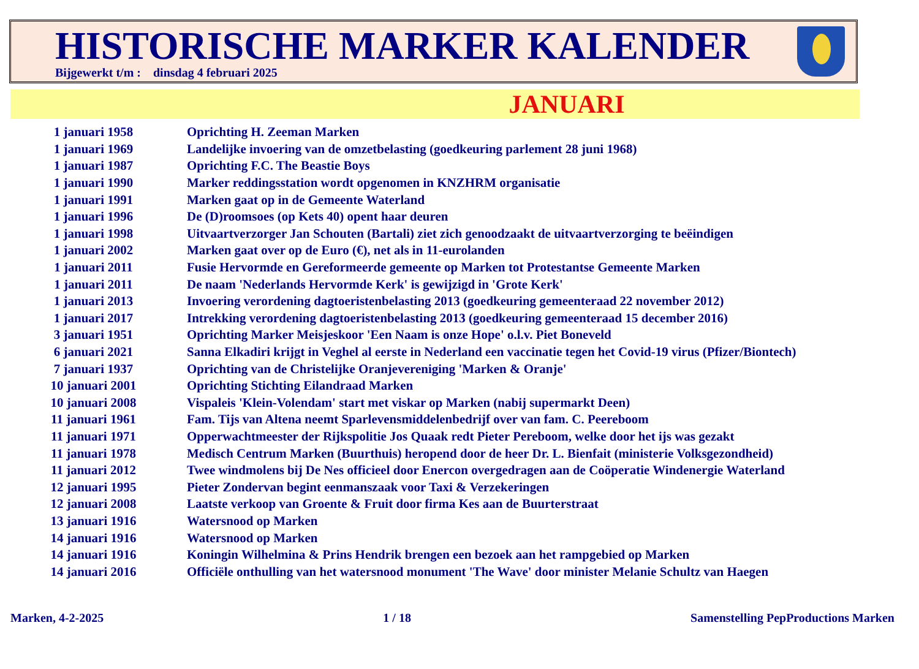HISTORISCHE MARKER KALENDER
Bijgewerkt t/m : dinsdag 4 februari 2025
JANUARI
| 1 januari 1958 | Oprichting H. Zeeman Marken |
| 1 januari 1969 | Landelijke invoering van de omzetbelasting (goedkeuring parlement 28 juni 1968) |
| 1 januari 1987 | Oprichting F.C. The Beastie Boys |
| 1 januari 1990 | Marker reddingsstation wordt opgenomen in KNZHRM organisatie |
| 1 januari 1991 | Marken gaat op in de Gemeente Waterland |
| 1 januari 1996 | De (D)roomsoes (op Kets 40) opent haar deuren |
| 1 januari 1998 | Uitvaartverzorger Jan Schouten (Bartali) ziet zich genoodzaakt de uitvaartverzorging te beëindigen |
| 1 januari 2002 | Marken gaat over op de Euro (€), net als in 11-eurolanden |
| 1 januari 2011 | Fusie Hervormde en Gereformeerde gemeente op Marken tot Protestantse Gemeente Marken |
| 1 januari 2011 | De naam 'Nederlands Hervormde Kerk' is gewijzigd in 'Grote Kerk' |
| 1 januari 2013 | Invoering verordening dagtoeristenbelasting 2013 (goedkeuring gemeenteraad 22 november 2012) |
| 1 januari 2017 | Intrekking verordening dagtoeristenbelasting 2013 (goedkeuring gemeenteraad 15 december 2016) |
| 3 januari 1951 | Oprichting Marker Meisjeskoor 'Een Naam is onze Hope' o.l.v. Piet Boneveld |
| 6 januari 2021 | Sanna Elkadiri krijgt in Veghel al eerste in Nederland een vaccinatie tegen het Covid-19 virus (Pfizer/Biontech) |
| 7 januari 1937 | Oprichting van de Christelijke Oranjevereniging 'Marken & Oranje' |
| 10 januari 2001 | Oprichting Stichting Eilandraad Marken |
| 10 januari 2008 | Vispaleis 'Klein-Volendam' start met viskar op Marken (nabij supermarkt Deen) |
| 11 januari 1961 | Fam. Tijs van Altena neemt Sparlevensmiddelenbedrijf over van fam. C. Peereboom |
| 11 januari 1971 | Opperwachtmeester der Rijkspolitie Jos Quaak redt Pieter Pereboom, welke door het ijs was gezakt |
| 11 januari 1978 | Medisch Centrum Marken (Buurthuis) heropend door de heer Dr. L. Bienfait (ministerie Volksgezondheid) |
| 11 januari 2012 | Twee windmolens bij De Nes officieel door Enercon overgedragen aan de Coöperatie Windenergie Waterland |
| 12 januari 1995 | Pieter Zondervan begint eenmanszaak voor Taxi & Verzekeringen |
| 12 januari 2008 | Laatste verkoop van Groente & Fruit door firma Kes aan de Buurterstraat |
| 13 januari 1916 | Watersnood op Marken |
| 14 januari 1916 | Watersnood op Marken |
| 14 januari 1916 | Koningin Wilhelmina & Prins Hendrik brengen een bezoek aan het rampgebied op Marken |
| 14 januari 2016 | Officiële onthulling van het watersnood monument 'The Wave' door minister Melanie Schultz van Haegen |
Marken, 4-2-2025 1 / 18 Samenstelling PepProductions Marken